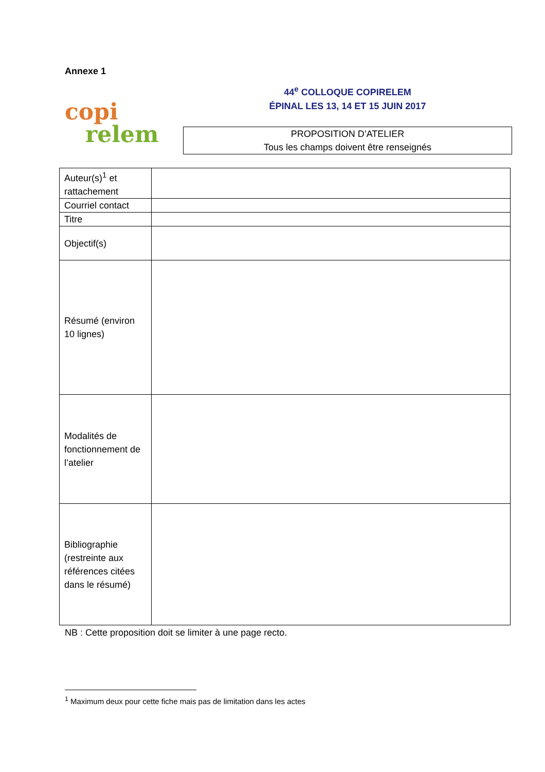Annexe 1
copi
relem
44<sup>e</sup> COLLOQUE COPIRELEM
ÉPINAL LES 13, 14 ET 15 JUIN 2017
PROPOSITION D’ATELIER
Tous les champs doivent être renseignés
| Auteur(s)<sup>1</sup> et rattachement | |
| Courriel contact | |
| Titre | |
| Objectif(s) | |
| Résumé (environ 10 lignes) | |
| Modalités de fonctionnement de l’atelier | |
| Bibliographie (restreinte aux références citées dans le résumé) | |
NB : Cette proposition doit se limiter à une page recto.
<sup>1</sup> Maximum deux pour cette fiche mais pas de limitation dans les actes